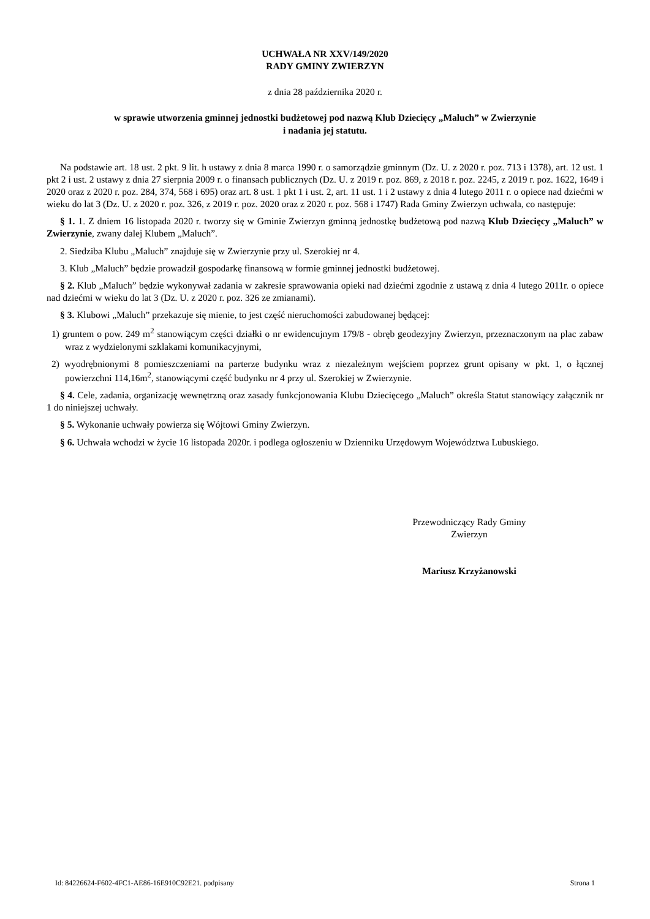UCHWAŁA NR XXV/149/2020
RADY GMINY ZWIERZYN
z dnia 28 października 2020 r.
w sprawie utworzenia gminnej jednostki budżetowej pod nazwą Klub Dziecięcy „Maluch” w Zwierzynie
i nadania jej statutu.
Na podstawie art. 18 ust. 2 pkt. 9 lit. h ustawy z dnia 8 marca 1990 r. o samorządzie gminnym (Dz. U. z 2020 r. poz. 713 i 1378), art. 12 ust. 1 pkt 2 i ust. 2 ustawy z dnia 27 sierpnia 2009 r. o finansach publicznych (Dz. U. z 2019 r. poz. 869, z 2018 r. poz. 2245, z 2019 r. poz. 1622, 1649 i 2020 oraz z 2020 r. poz. 284, 374, 568 i 695) oraz art. 8 ust. 1 pkt 1 i ust. 2, art. 11 ust. 1 i 2 ustawy z dnia 4 lutego 2011 r. o opiece nad dziećmi w wieku do lat 3 (Dz. U. z 2020 r. poz. 326, z 2019 r. poz. 2020 oraz z 2020 r. poz. 568 i 1747) Rada Gminy Zwierzyn uchwala, co następuje:
§ 1. 1. Z dniem 16 listopada 2020 r. tworzy się w Gminie Zwierzyn gminną jednostkę budżetową pod nazwą Klub Dziecięcy „Maluch” w Zwierzynie, zwany dalej Klubem „Maluch”.
2. Siedziba Klubu „Maluch” znajduje się w Zwierzynie przy ul. Szerokiej nr 4.
3. Klub „Maluch” będzie prowadził gospodarkę finansową w formie gminnej jednostki budżetowej.
§ 2. Klub „Maluch” będzie wykonywał zadania w zakresie sprawowania opieki nad dziećmi zgodnie z ustawą z dnia 4 lutego 2011r. o opiece nad dziećmi w wieku do lat 3 (Dz. U. z 2020 r. poz. 326 ze zmianami).
§ 3. Klubowi „Maluch” przekazuje się mienie, to jest część nieruchomości zabudowanej będącej:
1) gruntem o pow. 249 m<sup>2</sup> stanowiącym części działki o nr ewidencujnym 179/8 - obręb geodezyjny Zwierzyn, przeznaczonym na plac zabaw wraz z wydzielonymi szklakami komunikacyjnymi,
2) wyodrębnionymi 8 pomieszczeniami na parterze budynku wraz z niezależnym wejściem poprzez grunt opisany w pkt. 1, o łącznej powierzchni 114,16m<sup>2</sup>, stanowiącymi część budynku nr 4 przy ul. Szerokiej w Zwierzynie.
§ 4. Cele, zadania, organizację wewnętrzną oraz zasady funkcjonowania Klubu Dziecięcego „Maluch” określa Statut stanowiący załącznik nr 1 do niniejszej uchwały.
§ 5. Wykonanie uchwały powierza się Wójtowi Gminy Zwierzyn.
§ 6. Uchwała wchodzi w życie 16 listopada 2020r. i podlega ogłoszeniu w Dzienniku Urzędowym Województwa Lubuskiego.
Przewodniczący Rady Gminy
Zwierzyn
Mariusz Krzyżanowski
Id: 84226624-F602-4FC1-AE86-16E910C92E21. podpisany Strona 1